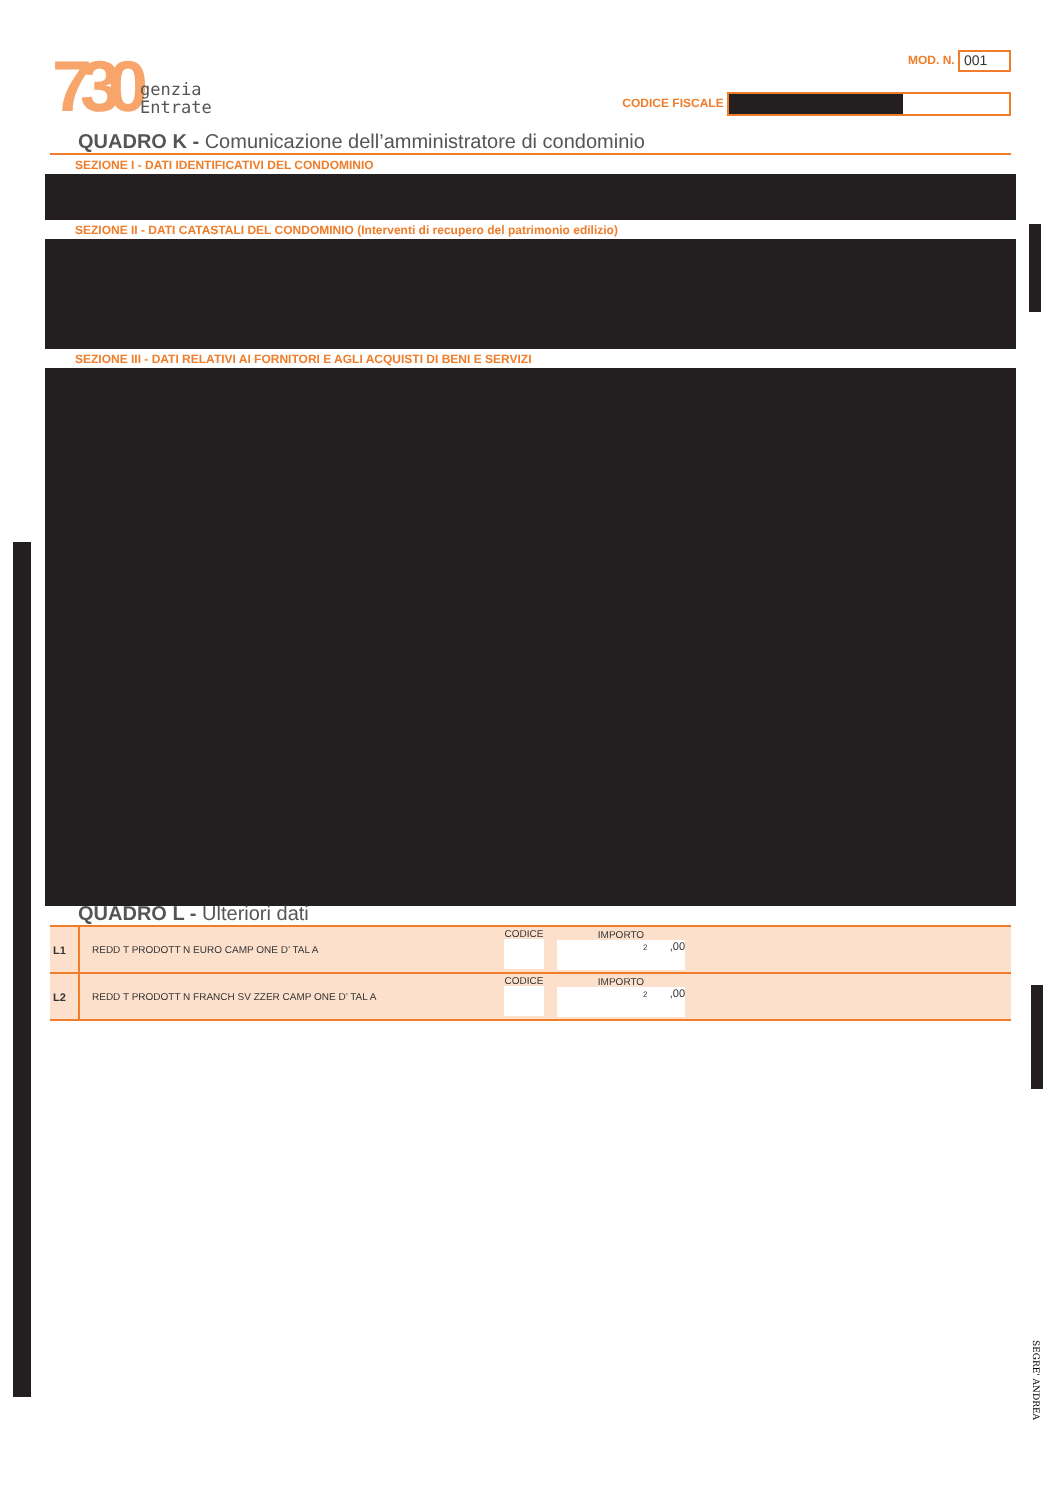730
genzia
Entrate
MOD. N. 001
CODICE FISCALE
QUADRO K - Comunicazione dell’amministratore di condominio
SEZIONE I - DATI IDENTIFICATIVI DEL CONDOMINIO
SEZIONE II - DATI CATASTALI DEL CONDOMINIO (Interventi di recupero del patrimonio edilizio)
SEZIONE III - DATI RELATIVI AI FORNITORI E AGLI ACQUISTI DI BENI E SERVIZI
QUADRO L - Ulteriori dati
| L1 | REDD T PRODOTT N EURO CAMP ONE D’ TAL A | CODICE | IMPORTO 2 ,00 | |
| L2 | REDD T PRODOTT N FRANCH SV ZZER CAMP ONE D’ TAL A | CODICE | IMPORTO 2 ,00 | |
SEGRE' ANDREA